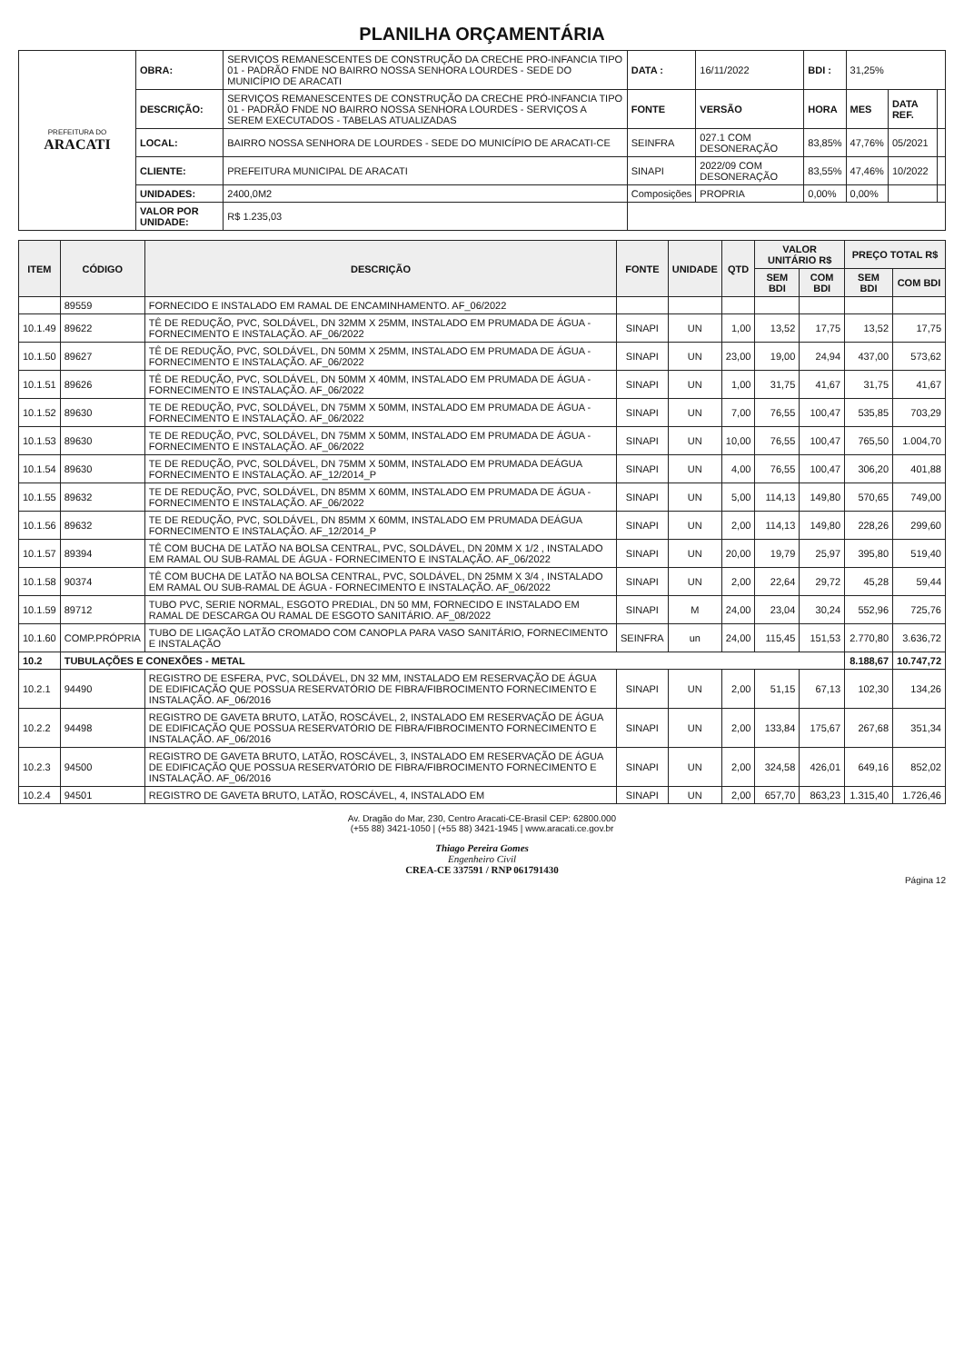PLANILHA ORÇAMENTÁRIA
| PREFEITURA DO ARACATI | OBRA: | SERVIÇOS REMANESCENTES DE CONSTRUÇÃO DA CRECHE PRO-INFANCIA TIPO 01 - PADRÃO FNDE NO BAIRRO NOSSA SENHORA LOURDES - SEDE DO MUNICÍPIO DE ARACATI | DATA : | 16/11/2022 | BDI : | 31,25% | | |
| | DESCRIÇÃO: | SERVIÇOS REMANESCENTES DE CONSTRUÇÃO DA CRECHE PRÓ-INFANCIA TIPO 01 - PADRÃO FNDE NO BAIRRO NOSSA SENHORA LOURDES - SERVIÇOS A SEREM EXECUTADOS - TABELAS ATUALIZADAS | FONTE | VERSÃO | HORA | MES | DATA REF. | |
| | LOCAL: | BAIRRO NOSSA SENHORA DE LOURDES - SEDE DO MUNICÍPIO DE ARACATI-CE | SEINFRA | 027.1 COM DESONERAÇÃO | 83,85% | 47,76% | 05/2021 | |
| | CLIENTE: | PREFEITURA MUNICIPAL DE ARACATI | SINAPI | 2022/09 COM DESONERAÇÃO | 83,55% | 47,46% | 10/2022 | |
| | UNIDADES: | 2400,0M2 | Composições | PROPRIA | 0,00% | 0,00% | | |
| | VALOR POR UNIDADE: | R$ 1.235,03 | | | | | | |
| ITEM | CÓDIGO | DESCRIÇÃO | FONTE | UNIDADE | QTD | VALOR UNITÁRIO R$ | | PREÇO TOTAL R$ | |
| --- | --- | --- | --- | --- | --- | --- | --- | --- | --- |
| | | | | | | SEM BDI | COM BDI | SEM BDI | COM BDI |
| | 89559 | FORNECIDO E INSTALADO EM RAMAL DE ENCAMINHAMENTO. AF_06/2022 | | | | | | | |
| 10.1.49 | 89622 | TÊ DE REDUÇÃO, PVC, SOLDÁVEL, DN 32MM X 25MM, INSTALADO EM PRUMADA DE ÁGUA - FORNECIMENTO E INSTALAÇÃO. AF_06/2022 | SINAPI | UN | 1,00 | 13,52 | 17,75 | 13,52 | 17,75 |
| 10.1.50 | 89627 | TÊ DE REDUÇÃO, PVC, SOLDÁVEL, DN 50MM X 25MM, INSTALADO EM PRUMADA DE ÁGUA - FORNECIMENTO E INSTALAÇÃO. AF_06/2022 | SINAPI | UN | 23,00 | 19,00 | 24,94 | 437,00 | 573,62 |
| 10.1.51 | 89626 | TÊ DE REDUÇÃO, PVC, SOLDÁVEL, DN 50MM X 40MM, INSTALADO EM PRUMADA DE ÁGUA - FORNECIMENTO E INSTALAÇÃO. AF_06/2022 | SINAPI | UN | 1,00 | 31,75 | 41,67 | 31,75 | 41,67 |
| 10.1.52 | 89630 | TE DE REDUÇÃO, PVC, SOLDÁVEL, DN 75MM X 50MM, INSTALADO EM PRUMADA DE ÁGUA - FORNECIMENTO E INSTALAÇÃO. AF_06/2022 | SINAPI | UN | 7,00 | 76,55 | 100,47 | 535,85 | 703,29 |
| 10.1.53 | 89630 | TE DE REDUÇÃO, PVC, SOLDÁVEL, DN 75MM X 50MM, INSTALADO EM PRUMADA DE ÁGUA - FORNECIMENTO E INSTALAÇÃO. AF_06/2022 | SINAPI | UN | 10,00 | 76,55 | 100,47 | 765,50 | 1.004,70 |
| 10.1.54 | 89630 | TE DE REDUÇÃO, PVC, SOLDÁVEL, DN 75MM X 50MM, INSTALADO EM PRUMADA DEÁGUA FORNECIMENTO E INSTALAÇÃO. AF_12/2014_P | SINAPI | UN | 4,00 | 76,55 | 100,47 | 306,20 | 401,88 |
| 10.1.55 | 89632 | TE DE REDUÇÃO, PVC, SOLDÁVEL, DN 85MM X 60MM, INSTALADO EM PRUMADA DE ÁGUA - FORNECIMENTO E INSTALAÇÃO. AF_06/2022 | SINAPI | UN | 5,00 | 114,13 | 149,80 | 570,65 | 749,00 |
| 10.1.56 | 89632 | TE DE REDUÇÃO, PVC, SOLDÁVEL, DN 85MM X 60MM, INSTALADO EM PRUMADA DEÁGUA FORNECIMENTO E INSTALAÇÃO. AF_12/2014_P | SINAPI | UN | 2,00 | 114,13 | 149,80 | 228,26 | 299,60 |
| 10.1.57 | 89394 | TÊ COM BUCHA DE LATÃO NA BOLSA CENTRAL, PVC, SOLDÁVEL, DN 20MM X 1/2 , INSTALADO EM RAMAL OU SUB-RAMAL DE ÁGUA - FORNECIMENTO E INSTALAÇÃO. AF_06/2022 | SINAPI | UN | 20,00 | 19,79 | 25,97 | 395,80 | 519,40 |
| 10.1.58 | 90374 | TÊ COM BUCHA DE LATÃO NA BOLSA CENTRAL, PVC, SOLDÁVEL, DN 25MM X 3/4 , INSTALADO EM RAMAL OU SUB-RAMAL DE ÁGUA - FORNECIMENTO E INSTALAÇÃO. AF_06/2022 | SINAPI | UN | 2,00 | 22,64 | 29,72 | 45,28 | 59,44 |
| 10.1.59 | 89712 | TUBO PVC, SERIE NORMAL, ESGOTO PREDIAL, DN 50 MM, FORNECIDO E INSTALADO EM RAMAL DE DESCARGA OU RAMAL DE ESGOTO SANITÁRIO. AF_08/2022 | SINAPI | M | 24,00 | 23,04 | 30,24 | 552,96 | 725,76 |
| 10.1.60 | COMP.PRÓPRIA | TUBO DE LIGAÇÃO LATÃO CROMADO COM CANOPLA PARA VASO SANITÁRIO, FORNECIMENTO E INSTALAÇÃO | SEINFRA | un | 24,00 | 115,45 | 151,53 | 2.770,80 | 3.636,72 |
| 10.2 | TUBULAÇÕES E CONEXÕES - METAL | | | | | | | 8.188,67 | 10.747,72 |
| 10.2.1 | 94490 | REGISTRO DE ESFERA, PVC, SOLDÁVEL, DN 32 MM, INSTALADO EM RESERVAÇÃO DE ÁGUA DE EDIFICAÇÃO QUE POSSUA RESERVATÓRIO DE FIBRA/FIBROCIMENTO FORNECIMENTO E INSTALAÇÃO. AF_06/2016 | SINAPI | UN | 2,00 | 51,15 | 67,13 | 102,30 | 134,26 |
| 10.2.2 | 94498 | REGISTRO DE GAVETA BRUTO, LATÃO, ROSCÁVEL, 2, INSTALADO EM RESERVAÇÃO DE ÁGUA DE EDIFICAÇÃO QUE POSSUA RESERVATÓRIO DE FIBRA/FIBROCIMENTO FORNECIMENTO E INSTALAÇÃO. AF_06/2016 | SINAPI | UN | 2,00 | 133,84 | 175,67 | 267,68 | 351,34 |
| 10.2.3 | 94500 | REGISTRO DE GAVETA BRUTO, LATÃO, ROSCÁVEL, 3, INSTALADO EM RESERVAÇÃO DE ÁGUA DE EDIFICAÇÃO QUE POSSUA RESERVATÓRIO DE FIBRA/FIBROCIMENTO FORNECIMENTO E INSTALAÇÃO. AF_06/2016 | SINAPI | UN | 2,00 | 324,58 | 426,01 | 649,16 | 852,02 |
| 10.2.4 | 94501 | REGISTRO DE GAVETA BRUTO, LATÃO, ROSCÁVEL, 4, INSTALADO EM | SINAPI | UN | 2,00 | 657,70 | 863,23 | 1.315,40 | 1.726,46 |
Av. Dragão do Mar, 230, Centro Aracati-CE-Brasil CEP: 62800.000
(+55 88) 3421-1050 | (+55 88) 3421-1945 | www.aracati.ce.gov.br
Thiago Pereira Gomes
Engenheiro Civil
CREA-CE 337591 / RNP 061791430
Página 12